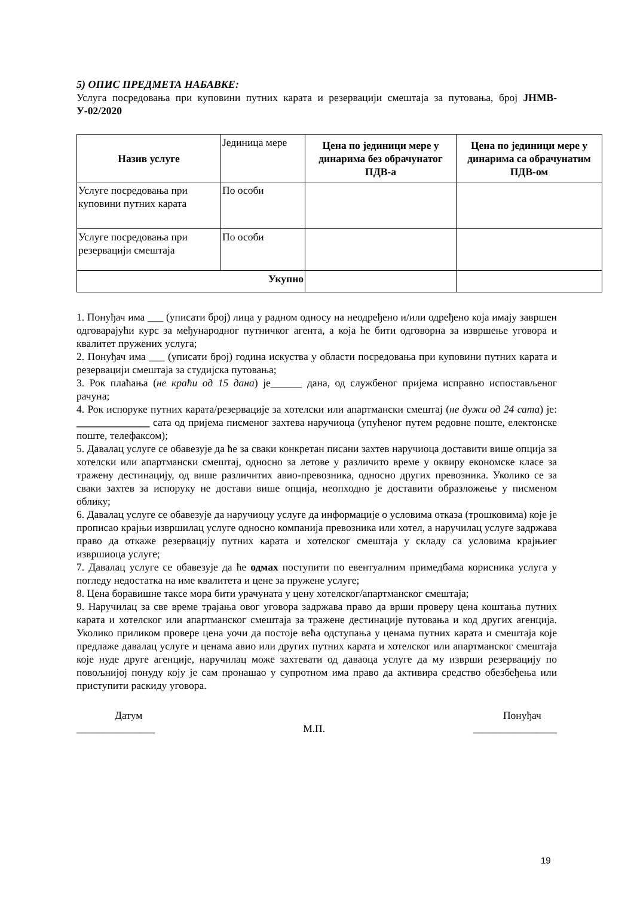5) ОПИС ПРЕДМЕТА НАБАВКЕ:
Услуга посредовања при куповини путних карата и резервацији смештаја за путовања, број ЈНМВ-У-02/2020
| Назив услуге | Јединица мере | Цена по јединици мере у динарима без обрачунатог ПДВ-а | Цена по јединици мере у динарима са обрачунатим ПДВ-ом |
| Услуге посредовања при куповини путних карата | По особи | | |
| Услуге посредовања при резервацији смештаја | По особи | | |
| Укупно | | | |
1. Понуђач има ___ (уписати број) лица у радном односу на неодређено и/или одређено која имају завршен одговарајући курс за међународног путничког агента, а која ће бити одговорна за извршење уговора и квалитет пружених услуга;
2. Понуђач има ___ (уписати број) година искуства у области посредовања при куповини путних карата и резервацији смештаја за студијска путовања;
3. Рок плаћања (не краћи од 15 дана) је______ дана, од службеног пријема исправно испостављеног рачуна;
4. Рок испоруке путних карата/резервације за хотелски или апартмански смештај (не дужи од 24 сата) је: ______________ сата од пријема писменог захтева наручиоца (упућеног путем редовне поште, електонске поште, телефаксом);
5. Давалац услуге се обавезује да ће за сваки конкретан писани захтев наручиоца доставити више опција за хотелски или апартмански смештај, односно за летове у различито време у оквиру економске класе за тражену дестинацију, од више различитих авио-превозника, односно других превозника. Уколико се за сваки захтев за испоруку не достави више опција, неопходно је доставити образложење у писменом облику;
6. Давалац услуге се обавезује да наручиоцу услуге да информације о условима отказа (трошковима) које је прописао крајњи извршилац услуге односно компанија превозника или хотел, а наручилац услуге задржава право да откаже резервацију путних карата и хотелског смештаја у складу са условима крајњиег извршиоца услуге;
7. Давалац услуге се обавезује да ће одмах поступити по евентуалним примедбама корисника услуга у погледу недостатка на име квалитета и цене за пружене услуге;
8. Цена боравишне таксе мора бити урачуната у цену хотелског/апартманског смештаја;
9. Наручилац за све време трајања овог уговора задржава право да врши проверу цена коштања путних карата и хотелског или апартманског смештаја за тражене дестинације путовања и код других агенција. Уколико приликом провере цена уочи да постоје већа одступања у ценама путних карата и смештаја које предлаже давалац услуге и ценама авио или других путних карата и хотелског или апартманског смештаја које нуде друге агенције, наручилац може захтевати од даваоца услуге да му изврши резервацију по повољнијој понуду коју је сам пронашао у супротном има право да активира средство обезбеђења или приступити раскиду уговора.
Датум
_______________
М.П. Понуђач
________________
19